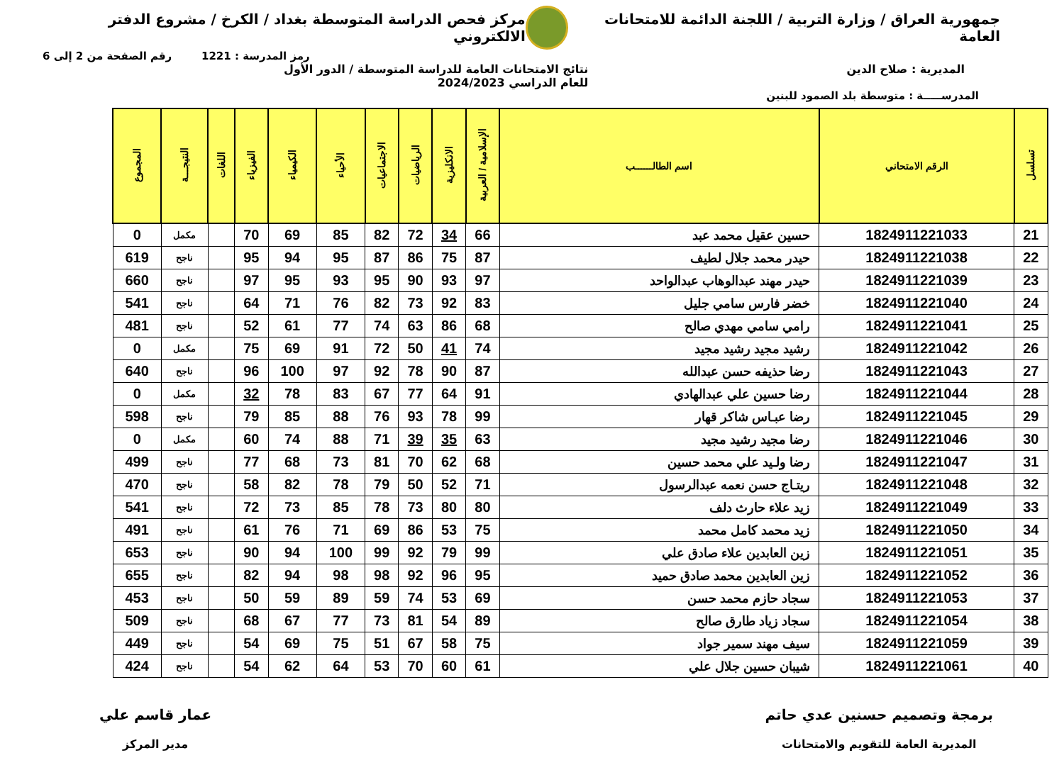جمهورية العراق / وزارة التربية / اللجنة الدائمة للامتحانات العامة
مركز فحص الدراسة المتوسطة بغداد / الكرخ / مشروع الدفتر الالكتروني
رمز المدرسة : 1221 رقم الصفحة من 2 إلى 6
المديرية : صلاح الدين نتائج الامتحانات العامة للدراسة المتوسطة / الدور الأول
للعام الدراسي 2024/2023
المدرســـــة : متوسطة بلد الصمود للبنين
| تسلسل | الرقم الامتحاني | اسم الطالــــــب | الإسلامية / العربية | الانكليزية | الرياضيات | الاجتماعيات | الأحياء | الكيمياء | الفيزياء | اللغات | النتيجـــة | المجموع |
| --- | --- | --- | --- | --- | --- | --- | --- | --- | --- | --- | --- | --- |
| 21 | 1824911221033 | حسين عقيل محمد عبد | 66 | 34 | 72 | 82 | 85 | 69 | 70 | | مكمل | 0 |
| 22 | 1824911221038 | حيدر محمد جلال لطيف | 87 | 75 | 86 | 87 | 95 | 94 | 95 | | ناجح | 619 |
| 23 | 1824911221039 | حيدر مهند عبدالوهاب عبدالواحد | 97 | 93 | 90 | 95 | 93 | 95 | 97 | | ناجح | 660 |
| 24 | 1824911221040 | خضر فارس سامي جليل | 83 | 92 | 73 | 82 | 76 | 71 | 64 | | ناجح | 541 |
| 25 | 1824911221041 | رامي سامي مهدي صالح | 68 | 86 | 63 | 74 | 77 | 61 | 52 | | ناجح | 481 |
| 26 | 1824911221042 | رشيد مجيد رشيد مجيد | 74 | 41 | 50 | 72 | 91 | 69 | 75 | | مكمل | 0 |
| 27 | 1824911221043 | رضا حذيفه حسن عبدالله | 87 | 90 | 78 | 92 | 97 | 100 | 96 | | ناجح | 640 |
| 28 | 1824911221044 | رضا حسين علي عبدالهادي | 91 | 64 | 77 | 67 | 83 | 78 | 32 | | مكمل | 0 |
| 29 | 1824911221045 | رضا عبـاس شاكر قهار | 99 | 78 | 93 | 76 | 88 | 85 | 79 | | ناجح | 598 |
| 30 | 1824911221046 | رضا مجيد رشيد مجيد | 63 | 35 | 39 | 71 | 88 | 74 | 60 | | مكمل | 0 |
| 31 | 1824911221047 | رضا ولـيد علي محمد حسين | 68 | 62 | 70 | 81 | 73 | 68 | 77 | | ناجح | 499 |
| 32 | 1824911221048 | ريتـاج حسن نعمه عبدالرسول | 71 | 52 | 50 | 79 | 78 | 82 | 58 | | ناجح | 470 |
| 33 | 1824911221049 | زيد علاء حارث دلف | 80 | 80 | 73 | 78 | 85 | 73 | 72 | | ناجح | 541 |
| 34 | 1824911221050 | زيد محمد كامل محمد | 75 | 53 | 86 | 69 | 71 | 76 | 61 | | ناجح | 491 |
| 35 | 1824911221051 | زين العابدين علاء صادق علي | 99 | 79 | 92 | 99 | 100 | 94 | 90 | | ناجح | 653 |
| 36 | 1824911221052 | زين العابدين محمد صادق حميد | 95 | 96 | 92 | 98 | 98 | 94 | 82 | | ناجح | 655 |
| 37 | 1824911221053 | سجاد حازم محمد حسن | 69 | 53 | 74 | 59 | 89 | 59 | 50 | | ناجح | 453 |
| 38 | 1824911221054 | سجاد زياد طارق صالح | 89 | 54 | 81 | 73 | 77 | 67 | 68 | | ناجح | 509 |
| 39 | 1824911221059 | سيف مهند سمير جواد | 75 | 58 | 67 | 51 | 75 | 69 | 54 | | ناجح | 449 |
| 40 | 1824911221061 | شيبان حسين جلال علي | 61 | 60 | 70 | 53 | 64 | 62 | 54 | | ناجح | 424 |
برمجة وتصميم حسنين عدي حاتم
المديرية العامة للتقويم والامتحانات
عمار قاسم علي
مدير المركز